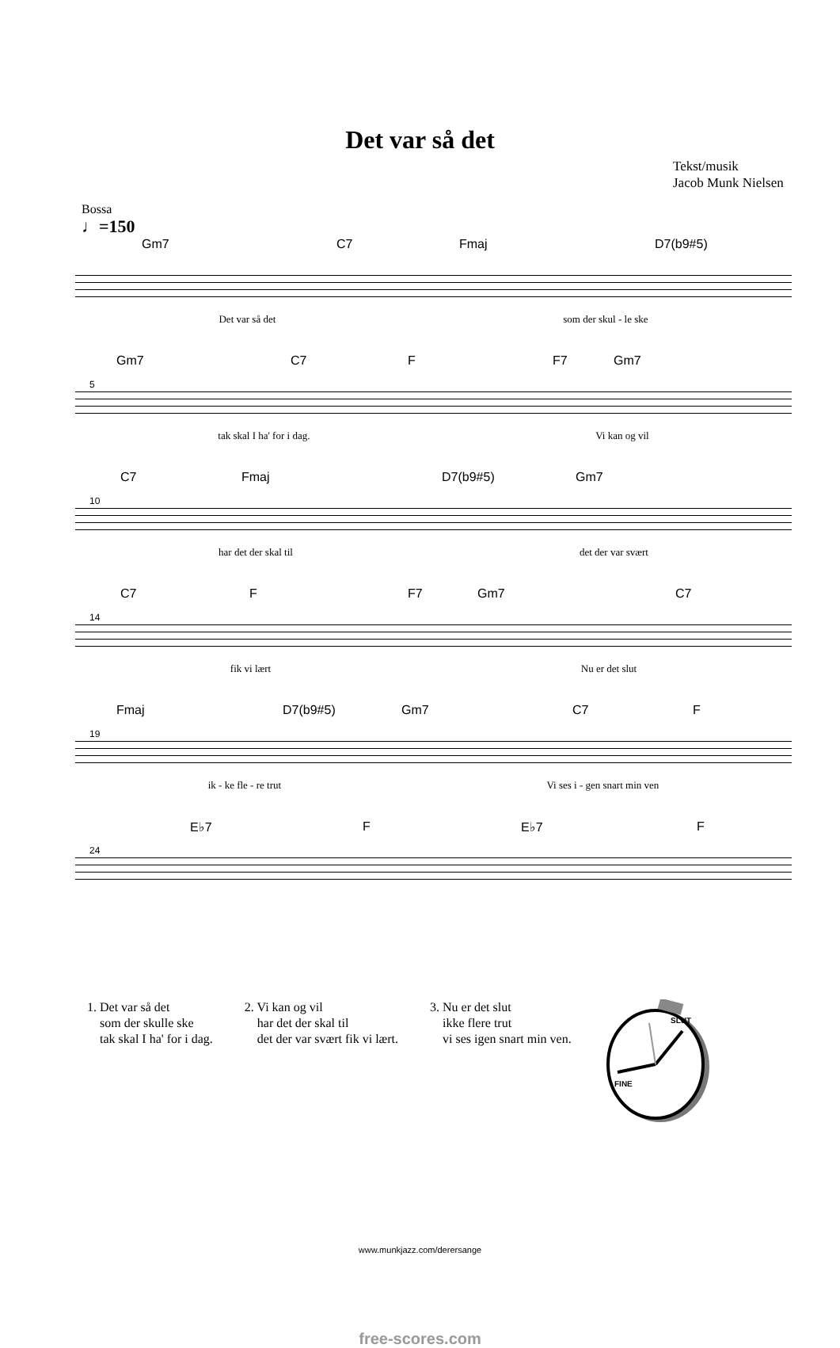Det var så det
Tekst/musik
Jacob Munk Nielsen
Bossa
♩=150
Gm7 C7 Fmaj D7(b9#5)
Det var så det som der skul - le ske
Gm7 C7 F F7 Gm7
5
tak skal I ha' for i dag. Vi kan og vil
C7 Fmaj D7(b9#5) Gm7
10
har det der skal til det der var svært
C7 F F7 Gm7 C7
14
fik vi lært Nu er det slut
Fmaj D7(b9#5) Gm7 C7 F
19
ik - ke fle - re trut Vi ses i - gen snart min ven
E♭7 F E♭7 F
24
1. Det var så det
som der skulle ske
tak skal I ha' for i dag.
2. Vi kan og vil
har det der skal til
det der var svært fik vi lært.
3. Nu er det slut
ikke flere trut
vi ses igen snart min ven.
SLUT
FINE
www.munkjazz.com/derersange
free-scores.com